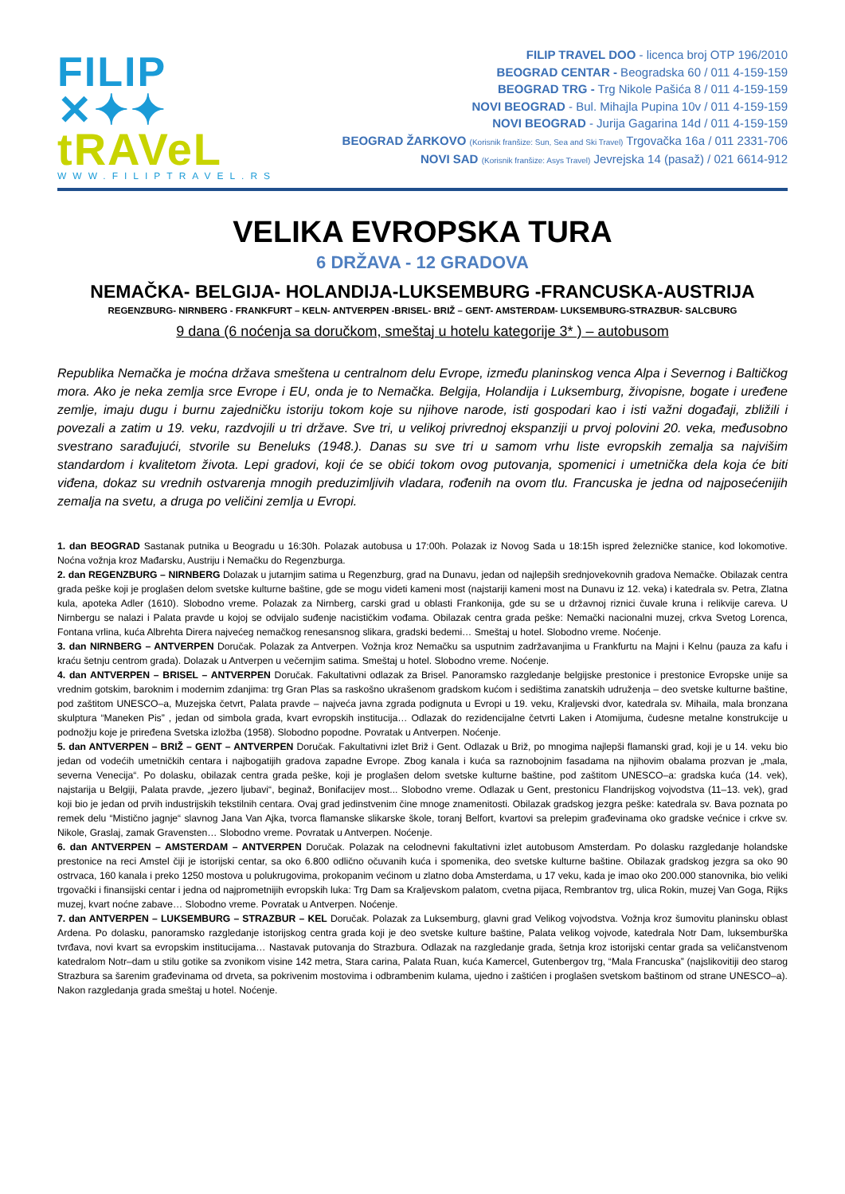FILIP ✕✦✦
tRAVeL
WWW.FILIPTRAVEL.RS
FILIP TRAVEL DOO - licenca broj OTP 196/2010
BEOGRAD CENTAR - Beogradska 60 / 011 4-159-159
BEOGRAD TRG - Trg Nikole Pašića 8 / 011 4-159-159
NOVI BEOGRAD - Bul. Mihajla Pupina 10v / 011 4-159-159
NOVI BEOGRAD - Jurija Gagarina 14d / 011 4-159-159
BEOGRAD ŽARKOVO (Korisnik franšize: Sun, Sea and Ski Travel) Trgovačka 16a / 011 2331-706
NOVI SAD (Korisnik franšize: Asys Travel) Jevrejska 14 (pasaž) / 021 6614-912
VELIKA EVROPSKA TURA
6 DRŽAVA - 12 GRADOVA
NEMAČKA- BELGIJA- HOLANDIJA-LUKSEMBURG -FRANCUSKA-AUSTRIJA
REGENZBURG- NIRNBERG - FRANKFURT – KELN- ANTVERPEN -BRISEL- BRIŽ – GENT- AMSTERDAM- LUKSEMBURG-STRAZBUR- SALCBURG
9 dana (6 noćenja sa doručkom, smeštaj u hotelu kategorije 3* ) – autobusom
Republika Nemačka je moćna država smeštena u centralnom delu Evrope, između planinskog venca Alpa i Severnog i Baltičkog mora. Ako je neka zemlja srce Evrope i EU, onda je to Nemačka. Belgija, Holandija i Luksemburg, živopisne, bogate i uređene zemlje, imaju dugu i burnu zajedničku istoriju tokom koje su njihove narode, isti gospodari kao i isti važni događaji, zbližili i povezali a zatim u 19. veku, razdvojili u tri države. Sve tri, u velikoj privrednoj ekspanziji u prvoj polovini 20. veka, međusobno svestrano sarađujući, stvorile su Beneluks (1948.). Danas su sve tri u samom vrhu liste evropskih zemalja sa najvišim standardom i kvalitetom života. Lepi gradovi, koji će se obići tokom ovog putovanja, spomenici i umetnička dela koja će biti viđena, dokaz su vrednih ostvarenja mnogih preduzimljivih vladara, rođenih na ovom tlu. Francuska je jedna od najposećenijih zemalja na svetu, a druga po veličini zemlja u Evropi.
1. dan BEOGRAD Sastanak putnika u Beogradu u 16:30h. Polazak autobusa u 17:00h. Polazak iz Novog Sada u 18:15h ispred železničke stanice, kod lokomotive. Noćna vožnja kroz Mađarsku, Austriju i Nemačku do Regenzburga.
2. dan REGENZBURG – NIRNBERG Dolazak u jutarnjim satima u Regenzburg, grad na Dunavu, jedan od najlepših srednjovekovnih gradova Nemačke. Obilazak centra grada peške koji je proglašen delom svetske kulturne baštine, gde se mogu videti kameni most (najstariji kameni most na Dunavu iz 12. veka) i katedrala sv. Petra, Zlatna kula, apoteka Adler (1610). Slobodno vreme. Polazak za Nirnberg, carski grad u oblasti Frankonija, gde su se u državnoj riznici čuvale kruna i relikvije careva. U Nirnbergu se nalazi i Palata pravde u kojoj se odvijalo suđenje nacističkim vođama. Obilazak centra grada peške: Nemački nacionalni muzej, crkva Svetog Lorenca, Fontana vrlina, kuća Albrehta Direra najvećeg nemačkog renesansnog slikara, gradski bedemi… Smeštaj u hotel. Slobodno vreme. Noćenje.
3. dan NIRNBERG – ANTVERPEN Doručak. Polazak za Antverpen. Vožnja kroz Nemačku sa usputnim zadržavanjima u Frankfurtu na Majni i Kelnu (pauza za kafu i kraću šetnju centrom grada). Dolazak u Antverpen u večernjim satima. Smeštaj u hotel. Slobodno vreme. Noćenje.
4. dan ANTVERPEN – BRISEL – ANTVERPEN Doručak. Fakultativni odlazak za Brisel. Panoramsko razgledanje belgijske prestonice i prestonice Evropske unije sa vrednim gotskim, baroknim i modernim zdanjima: trg Gran Plas sa raskošno ukrašenom gradskom kućom i sedištima zanatskih udruženja – deo svetske kulturne baštine, pod zaštitom UNESCO–a, Muzejska četvrt, Palata pravde – najveća javna zgrada podignuta u Evropi u 19. veku, Kraljevski dvor, katedrala sv. Mihaila, mala bronzana skulptura “Maneken Pis” , jedan od simbola grada, kvart evropskih institucija… Odlazak do rezidencijalne četvrti Laken i Atomijuma, čudesne metalne konstrukcije u podnožju koje je priređena Svetska izložba (1958). Slobodno popodne. Povratak u Antverpen. Noćenje.
5. dan ANTVERPEN – BRIŽ – GENT – ANTVERPEN Doručak. Fakultativni izlet Brіž i Gent. Odlazak u Brіž, po mnogima najlepši flamanski grad, koji je u 14. veku bio jedan od vodećih umetničkih centara i najbogatijih gradova zapadne Evrope. Zbog kanala i kuća sa raznobojnim fasadama na njihovim obalama prozvan je „mala, severna Venecija“. Po dolasku, obilazak centra grada peške, koji je proglašen delom svetske kulturne baštine, pod zaštitom UNESCO–a: gradska kuća (14. vek), najstarija u Belgiji, Palata pravde, „jezero ljubavi“, beginaž, Bonifacijev most... Slobodno vreme. Odlazak u Gent, prestonicu Flandrijskog vojvodstva (11–13. vek), grad koji bio je jedan od prvih industrijskih tekstilnih centara. Ovaj grad jedinstvenim čine mnoge znamenitosti. Obilazak gradskog jezgra peške: katedrala sv. Bava poznata po remek delu “Mistično jagnje“ slavnog Jana Van Ajka, tvorca flamanske slikarske škole, toranj Belfort, kvartovi sa prelepim građevinama oko gradske većnice i crkve sv. Nikole, Graslaj, zamak Gravensten… Slobodno vreme. Povratak u Antverpen. Noćenje.
6. dan ANTVERPEN – AMSTERDAM – ANTVERPEN Doručak. Polazak na celodnevni fakultativni izlet autobusom Amsterdam. Po dolasku razgledanje holandske prestonice na reci Amstel čiji je istorijski centar, sa oko 6.800 odlično očuvanih kuća i spomenika, deo svetske kulturne baštine. Obilazak gradskog jezgra sa oko 90 ostrvaca, 160 kanala i preko 1250 mostova u polukrugovima, prokopanim većinom u zlatno doba Amsterdama, u 17 veku, kada je imao oko 200.000 stanovnika, bio veliki trgovački i finansijski centar i jedna od najprometnijih evropskih luka: Trg Dam sa Kraljevskom palatom, cvetna pijaca, Rembrantov trg, ulica Rokin, muzej Van Goga, Rijks muzej, kvart noćne zabave… Slobodno vreme. Povratak u Antverpen. Noćenje.
7. dan ANTVERPEN – LUKSEMBURG – STRAZBUR – KEL Doručak. Polazak za Luksemburg, glavni grad Velikog vojvodstva. Vožnja kroz šumovitu planinsku oblast Ardena. Po dolasku, panoramsko razgledanje istorijskog centra grada koji je deo svetske kulture baštine, Palata velikog vojvode, katedrala Notr Dam, luksemburška tvrđava, novi kvart sa evropskim institucijama… Nastavak putovanja do Strazbura. Odlazak na razgledanje grada, šetnja kroz istorijski centar grada sa veličanstvenom katedralom Notr–dam u stilu gotike sa zvonikom visine 142 metra, Stara carina, Palata Ruan, kuća Kamercel, Gutenbergov trg, “Mala Francuska” (najslikovitiji deo starog Strazbura sa šarenim građevinama od drveta, sa pokrivenim mostovima i odbrambenim kulama, ujedno i zaštićen i proglašen svetskom baštinom od strane UNESCO–a). Nakon razgledanja grada smeštaj u hotel. Noćenje.